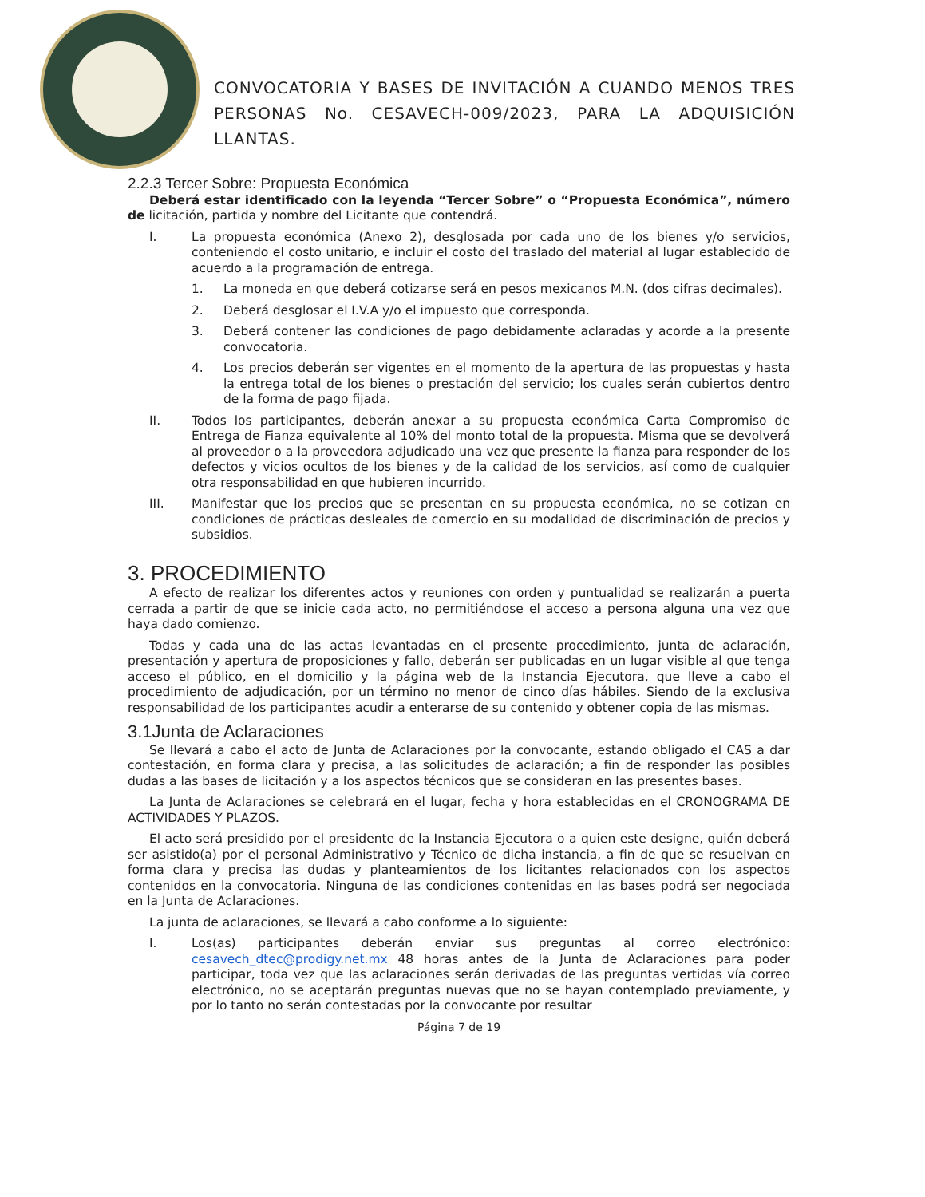CONVOCATORIA Y BASES DE INVITACIÓN A CUANDO MENOS TRES PERSONAS No. CESAVECH-009/2023, PARA LA ADQUISICIÓN LLANTAS.
2.2.3 Tercer Sobre: Propuesta Económica
Deberá estar identificado con la leyenda “Tercer Sobre” o “Propuesta Económica”, número de licitación, partida y nombre del Licitante que contendrá.
I. La propuesta económica (Anexo 2), desglosada por cada uno de los bienes y/o servicios, conteniendo el costo unitario, e incluir el costo del traslado del material al lugar establecido de acuerdo a la programación de entrega.
1. La moneda en que deberá cotizarse será en pesos mexicanos M.N. (dos cifras decimales).
2. Deberá desglosar el I.V.A y/o el impuesto que corresponda.
3. Deberá contener las condiciones de pago debidamente aclaradas y acorde a la presente convocatoria.
4. Los precios deberán ser vigentes en el momento de la apertura de las propuestas y hasta la entrega total de los bienes o prestación del servicio; los cuales serán cubiertos dentro de la forma de pago fijada.
II. Todos los participantes, deberán anexar a su propuesta económica Carta Compromiso de Entrega de Fianza equivalente al 10% del monto total de la propuesta. Misma que se devolverá al proveedor o a la proveedora adjudicado una vez que presente la fianza para responder de los defectos y vicios ocultos de los bienes y de la calidad de los servicios, así como de cualquier otra responsabilidad en que hubieren incurrido.
III. Manifestar que los precios que se presentan en su propuesta económica, no se cotizan en condiciones de prácticas desleales de comercio en su modalidad de discriminación de precios y subsidios.
3. PROCEDIMIENTO
A efecto de realizar los diferentes actos y reuniones con orden y puntualidad se realizarán a puerta cerrada a partir de que se inicie cada acto, no permitiéndose el acceso a persona alguna una vez que haya dado comienzo.
Todas y cada una de las actas levantadas en el presente procedimiento, junta de aclaración, presentación y apertura de proposiciones y fallo, deberán ser publicadas en un lugar visible al que tenga acceso el público, en el domicilio y la página web de la Instancia Ejecutora, que lleve a cabo el procedimiento de adjudicación, por un término no menor de cinco días hábiles. Siendo de la exclusiva responsabilidad de los participantes acudir a enterarse de su contenido y obtener copia de las mismas.
3.1Junta de Aclaraciones
Se llevará a cabo el acto de Junta de Aclaraciones por la convocante, estando obligado el CAS a dar contestación, en forma clara y precisa, a las solicitudes de aclaración; a fin de responder las posibles dudas a las bases de licitación y a los aspectos técnicos que se consideran en las presentes bases.
La Junta de Aclaraciones se celebrará en el lugar, fecha y hora establecidas en el CRONOGRAMA DE ACTIVIDADES Y PLAZOS.
El acto será presidido por el presidente de la Instancia Ejecutora o a quien este designe, quién deberá ser asistido(a) por el personal Administrativo y Técnico de dicha instancia, a fin de que se resuelvan en forma clara y precisa las dudas y planteamientos de los licitantes relacionados con los aspectos contenidos en la convocatoria. Ninguna de las condiciones contenidas en las bases podrá ser negociada en la Junta de Aclaraciones.
La junta de aclaraciones, se llevará a cabo conforme a lo siguiente:
I. Los(as) participantes deberán enviar sus preguntas al correo electrónico: cesavech_dtec@prodigy.net.mx 48 horas antes de la Junta de Aclaraciones para poder participar, toda vez que las aclaraciones serán derivadas de las preguntas vertidas vía correo electrónico, no se aceptarán preguntas nuevas que no se hayan contemplado previamente, y por lo tanto no serán contestadas por la convocante por resultar
Página 7 de 19